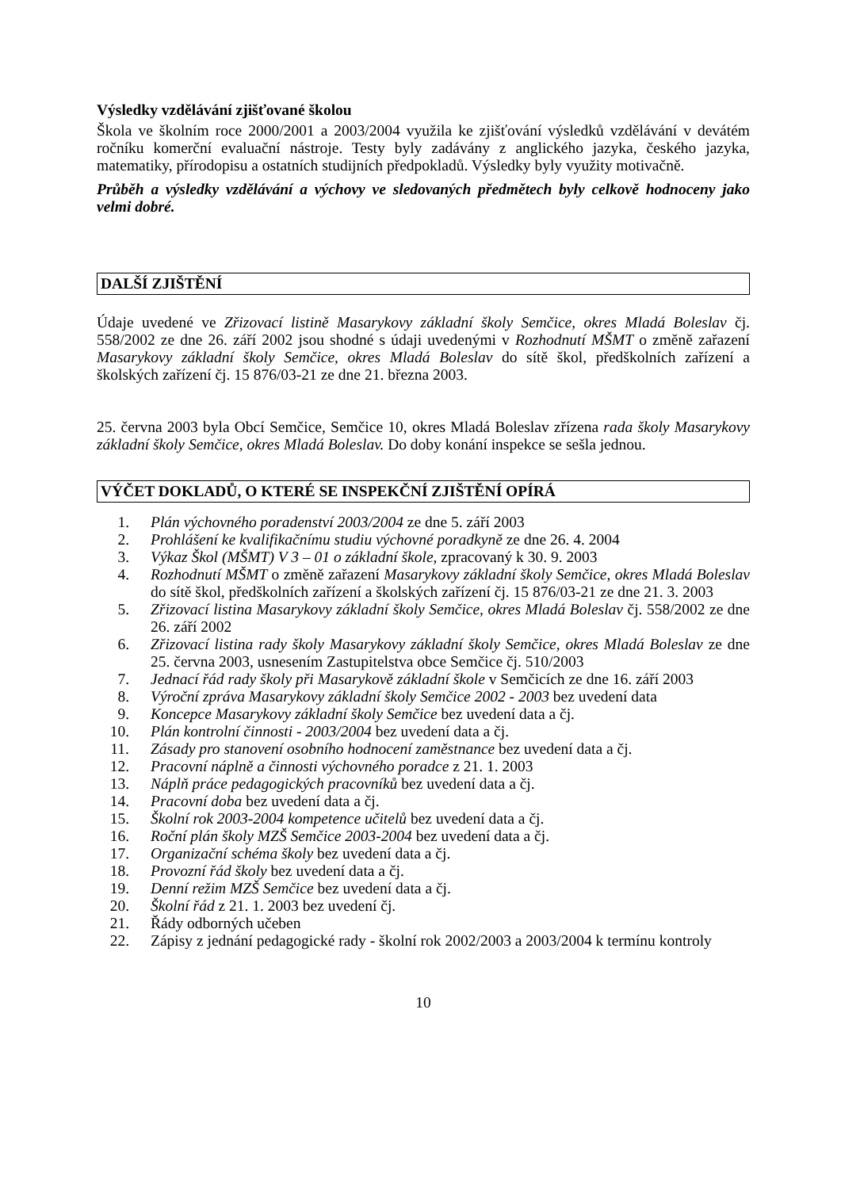Výsledky vzdělávání zjišťované školou
Škola ve školním roce 2000/2001 a 2003/2004 využila ke zjišťování výsledků vzdělávání v devátém ročníku komerční evaluační nástroje. Testy byly zadávány z anglického jazyka, českého jazyka, matematiky, přírodopisu a ostatních studijních předpokladů. Výsledky byly využity motivačně.
Průběh a výsledky vzdělávání a výchovy ve sledovaných předmětech byly celkově hodnoceny jako velmi dobré.
DALŠÍ ZJIŠTĚNÍ
Údaje uvedené ve Zřizovací listině Masarykovy základní školy Semčice, okres Mladá Boleslav čj. 558/2002 ze dne 26. září 2002 jsou shodné s údaji uvedenými v Rozhodnutí MŠMT o změně zařazení Masarykovy základní školy Semčice, okres Mladá Boleslav do sítě škol, předškolních zařízení a školských zařízení čj. 15 876/03-21 ze dne 21. března 2003.
25. června 2003 byla Obcí Semčice, Semčice 10, okres Mladá Boleslav zřízena rada školy Masarykovy základní školy Semčice, okres Mladá Boleslav. Do doby konání inspekce se sešla jednou.
VÝČET DOKLADŮ, O KTERÉ SE INSPEKČNÍ ZJIŠTĚNÍ OPÍRÁ
1. Plán výchovného poradenství 2003/2004 ze dne 5. září 2003
2. Prohlášení ke kvalifikačnímu studiu výchovné poradkyně ze dne 26. 4. 2004
3. Výkaz Škol (MŠMT) V 3 – 01 o základní škole, zpracovaný k 30. 9. 2003
4. Rozhodnutí MŠMT o změně zařazení Masarykovy základní školy Semčice, okres Mladá Boleslav do sítě škol, předškolních zařízení a školských zařízení čj. 15 876/03-21 ze dne 21. 3. 2003
5. Zřizovací listina Masarykovy základní školy Semčice, okres Mladá Boleslav čj. 558/2002 ze dne 26. září 2002
6. Zřizovací listina rady školy Masarykovy základní školy Semčice, okres Mladá Boleslav ze dne 25. června 2003, usnesením Zastupitelstva obce Semčice čj. 510/2003
7. Jednací řád rady školy při Masarykově základní škole v Semčicích ze dne 16. září 2003
8. Výroční zpráva Masarykovy základní školy Semčice 2002 - 2003 bez uvedení data
9. Koncepce Masarykovy základní školy Semčice bez uvedení data a čj.
10. Plán kontrolní činnosti - 2003/2004 bez uvedení data a čj.
11. Zásady pro stanovení osobního hodnocení zaměstnance bez uvedení data a čj.
12. Pracovní náplně a činnosti výchovného poradce z 21. 1. 2003
13. Náplň práce pedagogických pracovníků bez uvedení data a čj.
14. Pracovní doba bez uvedení data a čj.
15. Školní rok 2003-2004 kompetence učitelů bez uvedení data a čj.
16. Roční plán školy MZŠ Semčice 2003-2004 bez uvedení data a čj.
17. Organizační schéma školy bez uvedení data a čj.
18. Provozní řád školy bez uvedení data a čj.
19. Denní režim MZŠ Semčice bez uvedení data a čj.
20. Školní řád z 21. 1. 2003 bez uvedení čj.
21. Řády odborných učeben
22. Zápisy z jednání pedagogické rady - školní rok 2002/2003 a 2003/2004 k termínu kontroly
10